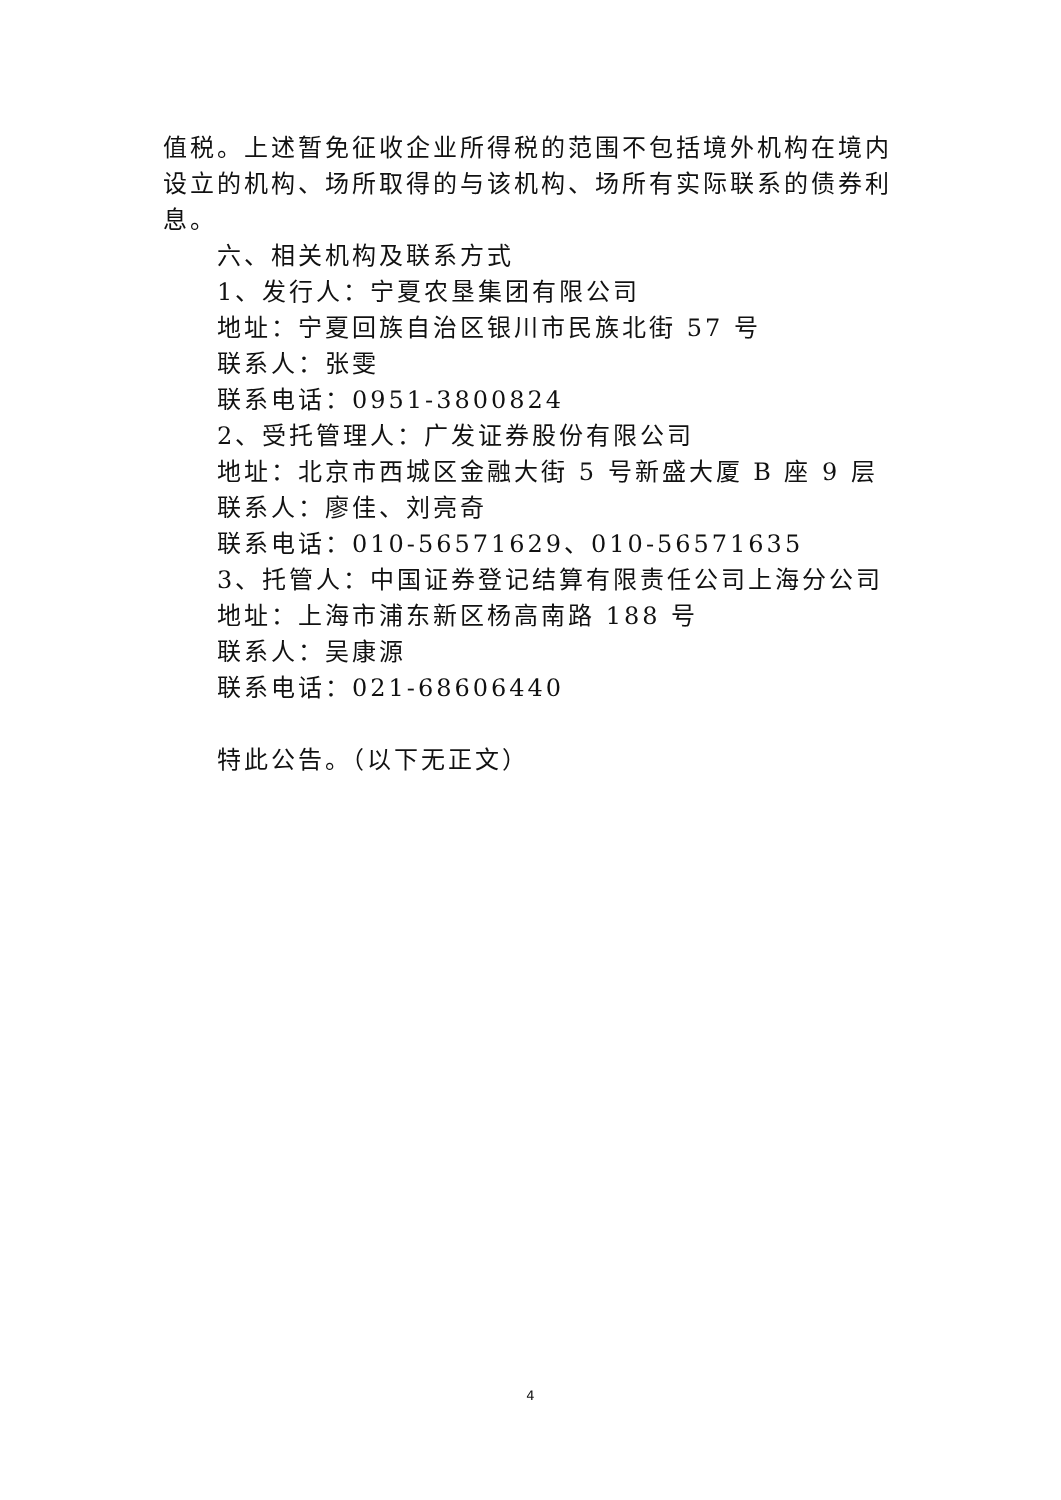值税。上述暂免征收企业所得税的范围不包括境外机构在境内设立的机构、场所取得的与该机构、场所有实际联系的债券利息。
六、相关机构及联系方式
1、发行人：宁夏农垦集团有限公司
地址：宁夏回族自治区银川市民族北街 57 号
联系人：张雯
联系电话：0951-3800824
2、受托管理人：广发证券股份有限公司
地址：北京市西城区金融大街 5 号新盛大厦 B 座 9 层
联系人：廖佳、刘亮奇
联系电话：010-56571629、010-56571635
3、托管人：中国证券登记结算有限责任公司上海分公司
地址：上海市浦东新区杨高南路 188 号
联系人：吴康源
联系电话：021-68606440
特此公告。（以下无正文）
4